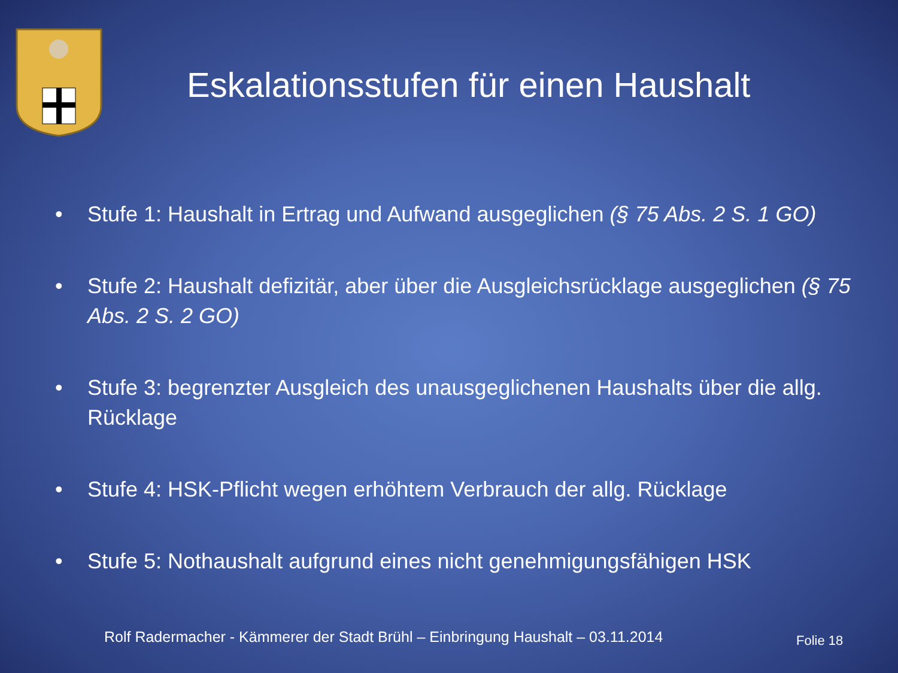Eskalationsstufen für einen Haushalt
• Stufe 1: Haushalt in Ertrag und Aufwand ausgeglichen (§ 75 Abs. 2 S. 1 GO)
• Stufe 2: Haushalt defizitär, aber über die Ausgleichsrücklage ausgeglichen (§ 75 Abs. 2 S. 2 GO)
• Stufe 3: begrenzter Ausgleich des unausgeglichenen Haushalts über die allg. Rücklage
• Stufe 4: HSK-Pflicht wegen erhöhtem Verbrauch der allg. Rücklage
• Stufe 5: Nothaushalt aufgrund eines nicht genehmigungsfähigen HSK
Rolf Radermacher - Kämmerer der Stadt Brühl – Einbringung Haushalt – 03.11.2014
Folie 18